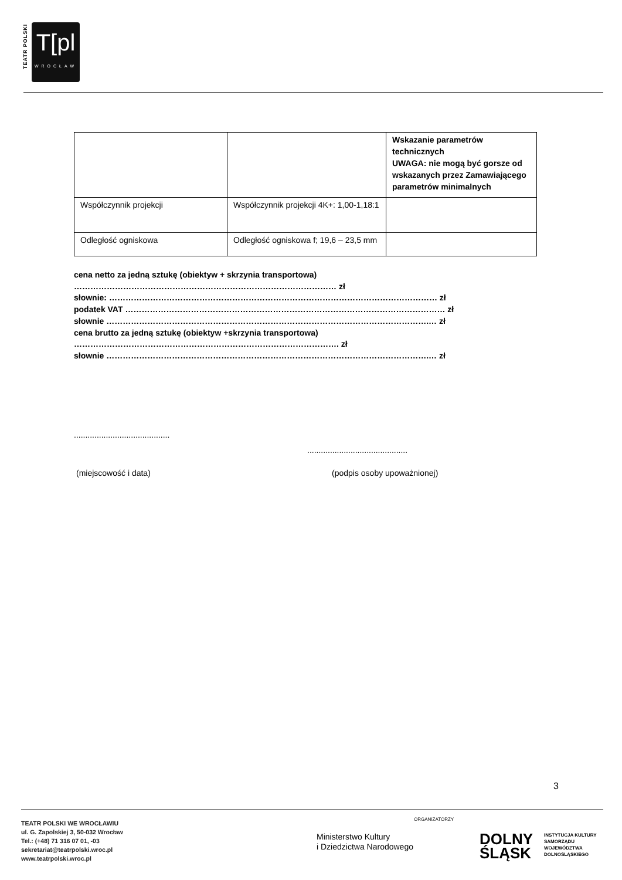TEATR POLSKI
T[pl
WROCŁAW
| | | Wskazanie parametrów technicznych UWAGA: nie mogą być gorsze od wskazanych przez Zamawiającego parametrów minimalnych |
| Współczynnik projekcji | Współczynnik projekcji 4K+: 1,00-1,18:1 | |
| Odległość ogniskowa | Odległość ogniskowa f; 19,6 – 23,5 mm | |
cena netto za jedną sztukę (obiektyw + skrzynia transportowa)
…………………………………………………………………………………… zł
słownie: ………………………………………………………………………………………………………… zł
podatek VAT ……………………………………………………………………………………………………… zł
słownie ……………………………………………………………………………………………………….… zł
cena brutto za jedną sztukę (obiektyw +skrzynia transportowa)
……………………………………………………………………………………. zł
słownie ……………………………………………………………………………………………………….… zł
..........................................
............................................
(miejscowość i data) (podpis osoby upoważnionej)
3
TEATR POLSKI WE WROCŁAWIU
ul. G. Zapolskiej 3, 50-032 Wrocław
Tel.: (+48) 71 316 07 01, -03
sekretariat@teatrpolski.wroc.pl
www.teatrpolski.wroc.pl
ORGANIZATORZY
Ministerstwo Kultury
i Dziedzictwa Narodowego
DOLNY
ŚLĄSK
INSTYTUCJA KULTURY
SAMORZĄDU
WOJEWÓDZTWA
DOLNOŚLĄSKIEGO